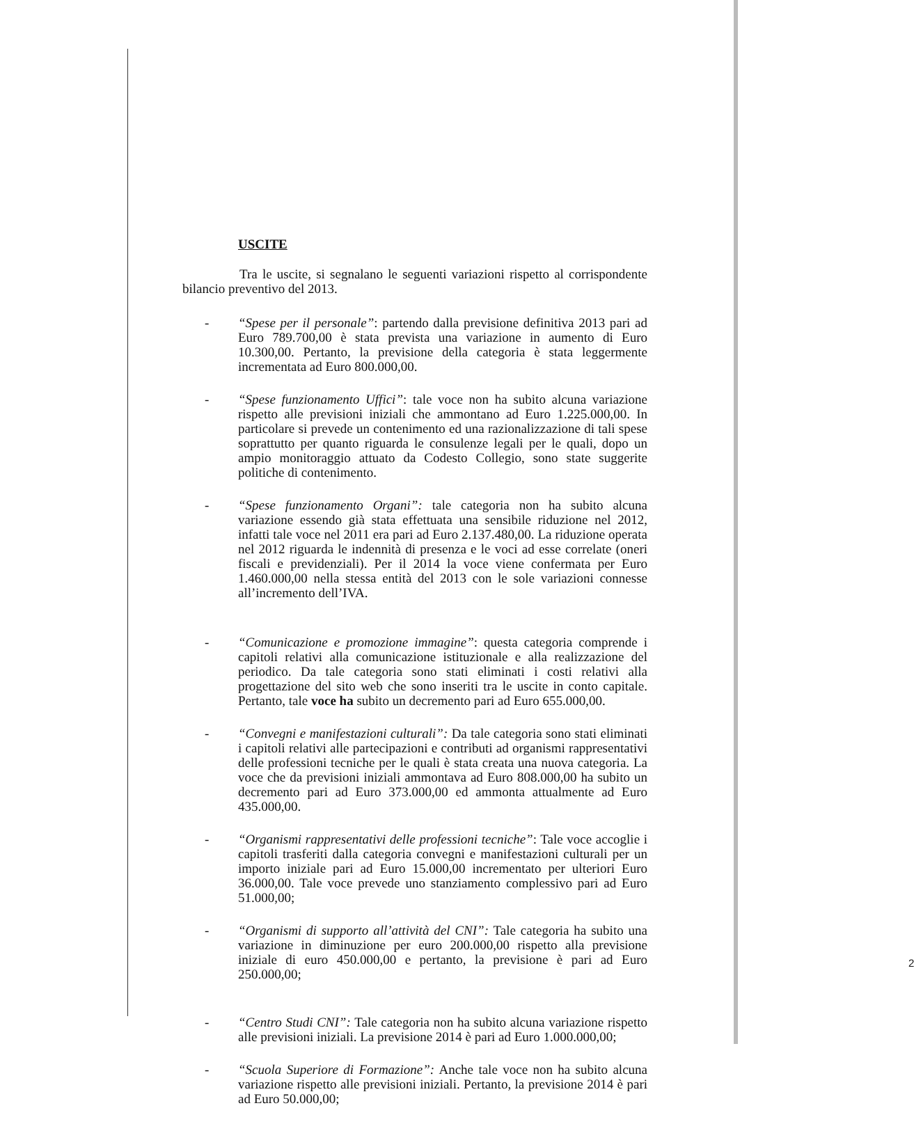USCITE
Tra le uscite, si segnalano le seguenti variazioni rispetto al corrispondente bilancio preventivo del 2013.
- “Spese per il personale”: partendo dalla previsione definitiva 2013 pari ad Euro 789.700,00 è stata prevista una variazione in aumento di Euro 10.300,00. Pertanto, la previsione della categoria è stata leggermente incrementata ad Euro 800.000,00.
- “Spese funzionamento Uffici”: tale voce non ha subito alcuna variazione rispetto alle previsioni iniziali che ammontano ad Euro 1.225.000,00. In particolare si prevede un contenimento ed una razionalizzazione di tali spese soprattutto per quanto riguarda le consulenze legali per le quali, dopo un ampio monitoraggio attuato da Codesto Collegio, sono state suggerite politiche di contenimento.
- “Spese funzionamento Organi”: tale categoria non ha subito alcuna variazione essendo già stata effettuata una sensibile riduzione nel 2012, infatti tale voce nel 2011 era pari ad Euro 2.137.480,00. La riduzione operata nel 2012 riguarda le indennità di presenza e le voci ad esse correlate (oneri fiscali e previdenziali). Per il 2014 la voce viene confermata per Euro 1.460.000,00 nella stessa entità del 2013 con le sole variazioni connesse all’incremento dell’IVA.
- “Comunicazione e promozione immagine”: questa categoria comprende i capitoli relativi alla comunicazione istituzionale e alla realizzazione del periodico. Da tale categoria sono stati eliminati i costi relativi alla progettazione del sito web che sono inseriti tra le uscite in conto capitale. Pertanto, tale voce ha subito un decremento pari ad Euro 655.000,00.
- “Convegni e manifestazioni culturali”: Da tale categoria sono stati eliminati i capitoli relativi alle partecipazioni e contributi ad organismi rappresentativi delle professioni tecniche per le quali è stata creata una nuova categoria. La voce che da previsioni iniziali ammontava ad Euro 808.000,00 ha subito un decremento pari ad Euro 373.000,00 ed ammonta attualmente ad Euro 435.000,00.
- “Organismi rappresentativi delle professioni tecniche”: Tale voce accoglie i capitoli trasferiti dalla categoria convegni e manifestazioni culturali per un importo iniziale pari ad Euro 15.000,00 incrementato per ulteriori Euro 36.000,00. Tale voce prevede uno stanziamento complessivo pari ad Euro 51.000,00;
- “Organismi di supporto all’attività del CNI”: Tale categoria ha subito una variazione in diminuzione per euro 200.000,00 rispetto alla previsione iniziale di euro 450.000,00 e pertanto, la previsione è pari ad Euro 250.000,00;
- “Centro Studi CNI”: Tale categoria non ha subito alcuna variazione rispetto alle previsioni iniziali. La previsione 2014 è pari ad Euro 1.000.000,00;
- “Scuola Superiore di Formazione”: Anche tale voce non ha subito alcuna variazione rispetto alle previsioni iniziali. Pertanto, la previsione 2014 è pari ad Euro 50.000,00;
2